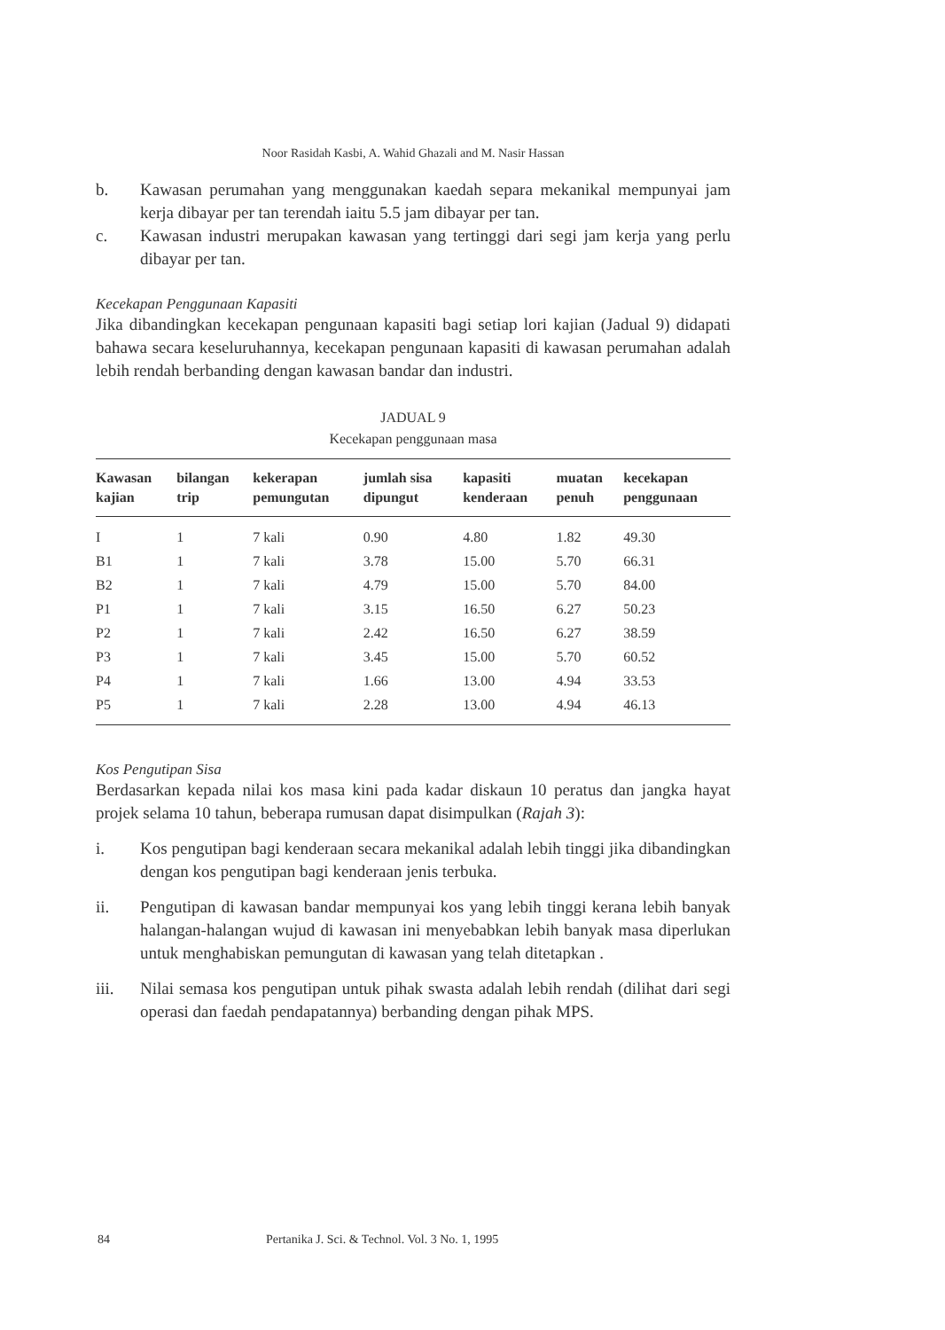Noor Rasidah Kasbi, A. Wahid Ghazali and M. Nasir Hassan
b. Kawasan perumahan yang menggunakan kaedah separa mekanikal mempunyai jam kerja dibayar per tan terendah iaitu 5.5 jam dibayar per tan.
c. Kawasan industri merupakan kawasan yang tertinggi dari segi jam kerja yang perlu dibayar per tan.
Kecekapan Penggunaan Kapasiti
Jika dibandingkan kecekapan pengunaan kapasiti bagi setiap lori kajian (Jadual 9) didapati bahawa secara keseluruhannya, kecekapan pengunaan kapasiti di kawasan perumahan adalah lebih rendah berbanding dengan kawasan bandar dan industri.
JADUAL 9
Kecekapan penggunaan masa
| Kawasan kajian | bilangan trip | kekerapan pemungutan | jumlah sisa dipungut | kapasiti kenderaan | muatan penuh | kecekapan penggunaan |
| --- | --- | --- | --- | --- | --- | --- |
| I | 1 | 7 kali | 0.90 | 4.80 | 1.82 | 49.30 |
| B1 | 1 | 7 kali | 3.78 | 15.00 | 5.70 | 66.31 |
| B2 | 1 | 7 kali | 4.79 | 15.00 | 5.70 | 84.00 |
| P1 | 1 | 7 kali | 3.15 | 16.50 | 6.27 | 50.23 |
| P2 | 1 | 7 kali | 2.42 | 16.50 | 6.27 | 38.59 |
| P3 | 1 | 7 kali | 3.45 | 15.00 | 5.70 | 60.52 |
| P4 | 1 | 7 kali | 1.66 | 13.00 | 4.94 | 33.53 |
| P5 | 1 | 7 kali | 2.28 | 13.00 | 4.94 | 46.13 |
Kos Pengutipan Sisa
Berdasarkan kepada nilai kos masa kini pada kadar diskaun 10 peratus dan jangka hayat projek selama 10 tahun, beberapa rumusan dapat disimpulkan (Rajah 3):
i. Kos pengutipan bagi kenderaan secara mekanikal adalah lebih tinggi jika dibandingkan dengan kos pengutipan bagi kenderaan jenis terbuka.
ii. Pengutipan di kawasan bandar mempunyai kos yang lebih tinggi kerana lebih banyak halangan-halangan wujud di kawasan ini menyebabkan lebih banyak masa diperlukan untuk menghabiskan pemungutan di kawasan yang telah ditetapkan .
iii. Nilai semasa kos pengutipan untuk pihak swasta adalah lebih rendah (dilihat dari segi operasi dan faedah pendapatannya) berbanding dengan pihak MPS.
84 Pertanika J. Sci. & Technol. Vol. 3 No. 1, 1995